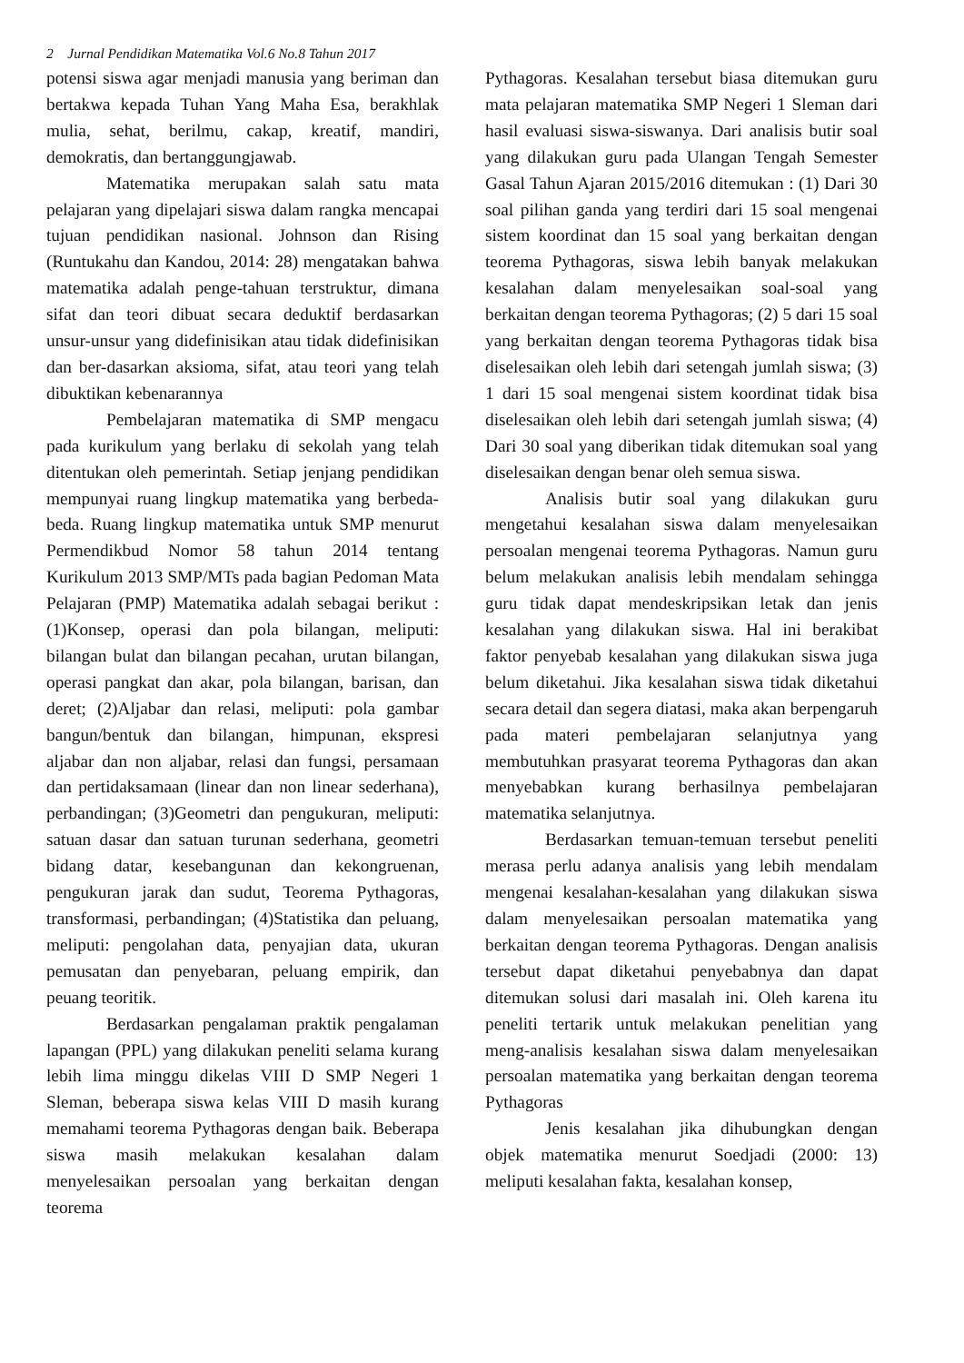2 Jurnal Pendidikan Matematika Vol.6 No.8 Tahun 2017
potensi siswa agar menjadi manusia yang beriman dan bertakwa kepada Tuhan Yang Maha Esa, berakhlak mulia, sehat, berilmu, cakap, kreatif, mandiri, demokratis, dan bertanggungjawab.
Matematika merupakan salah satu mata pelajaran yang dipelajari siswa dalam rangka mencapai tujuan pendidikan nasional. Johnson dan Rising (Runtukahu dan Kandou, 2014: 28) mengatakan bahwa matematika adalah penge-tahuan terstruktur, dimana sifat dan teori dibuat secara deduktif berdasarkan unsur-unsur yang didefinisikan atau tidak didefinisikan dan ber-dasarkan aksioma, sifat, atau teori yang telah dibuktikan kebenarannya
Pembelajaran matematika di SMP mengacu pada kurikulum yang berlaku di sekolah yang telah ditentukan oleh pemerintah. Setiap jenjang pendidikan mempunyai ruang lingkup matematika yang berbeda-beda. Ruang lingkup matematika untuk SMP menurut Permendikbud Nomor 58 tahun 2014 tentang Kurikulum 2013 SMP/MTs pada bagian Pedoman Mata Pelajaran (PMP) Matematika adalah sebagai berikut : (1)Konsep, operasi dan pola bilangan, meliputi: bilangan bulat dan bilangan pecahan, urutan bilangan, operasi pangkat dan akar, pola bilangan, barisan, dan deret; (2)Aljabar dan relasi, meliputi: pola gambar bangun/bentuk dan bilangan, himpunan, ekspresi aljabar dan non aljabar, relasi dan fungsi, persamaan dan pertidaksamaan (linear dan non linear sederhana), perbandingan; (3)Geometri dan pengukuran, meliputi: satuan dasar dan satuan turunan sederhana, geometri bidang datar, kesebangunan dan kekongruenan, pengukuran jarak dan sudut, Teorema Pythagoras, transformasi, perbandingan; (4)Statistika dan peluang, meliputi: pengolahan data, penyajian data, ukuran pemusatan dan penyebaran, peluang empirik, dan peuang teoritik.
Berdasarkan pengalaman praktik pengalaman lapangan (PPL) yang dilakukan peneliti selama kurang lebih lima minggu dikelas VIII D SMP Negeri 1 Sleman, beberapa siswa kelas VIII D masih kurang memahami teorema Pythagoras dengan baik. Beberapa siswa masih melakukan kesalahan dalam menyelesaikan persoalan yang berkaitan dengan teorema
Pythagoras. Kesalahan tersebut biasa ditemukan guru mata pelajaran matematika SMP Negeri 1 Sleman dari hasil evaluasi siswa-siswanya. Dari analisis butir soal yang dilakukan guru pada Ulangan Tengah Semester Gasal Tahun Ajaran 2015/2016 ditemukan : (1) Dari 30 soal pilihan ganda yang terdiri dari 15 soal mengenai sistem koordinat dan 15 soal yang berkaitan dengan teorema Pythagoras, siswa lebih banyak melakukan kesalahan dalam menyelesaikan soal-soal yang berkaitan dengan teorema Pythagoras; (2) 5 dari 15 soal yang berkaitan dengan teorema Pythagoras tidak bisa diselesaikan oleh lebih dari setengah jumlah siswa; (3) 1 dari 15 soal mengenai sistem koordinat tidak bisa diselesaikan oleh lebih dari setengah jumlah siswa; (4) Dari 30 soal yang diberikan tidak ditemukan soal yang diselesaikan dengan benar oleh semua siswa.
Analisis butir soal yang dilakukan guru mengetahui kesalahan siswa dalam menyelesaikan persoalan mengenai teorema Pythagoras. Namun guru belum melakukan analisis lebih mendalam sehingga guru tidak dapat mendeskripsikan letak dan jenis kesalahan yang dilakukan siswa. Hal ini berakibat faktor penyebab kesalahan yang dilakukan siswa juga belum diketahui. Jika kesalahan siswa tidak diketahui secara detail dan segera diatasi, maka akan berpengaruh pada materi pembelajaran selanjutnya yang membutuhkan prasyarat teorema Pythagoras dan akan menyebabkan kurang berhasilnya pembelajaran matematika selanjutnya.
Berdasarkan temuan-temuan tersebut peneliti merasa perlu adanya analisis yang lebih mendalam mengenai kesalahan-kesalahan yang dilakukan siswa dalam menyelesaikan persoalan matematika yang berkaitan dengan teorema Pythagoras. Dengan analisis tersebut dapat diketahui penyebabnya dan dapat ditemukan solusi dari masalah ini. Oleh karena itu peneliti tertarik untuk melakukan penelitian yang meng-analisis kesalahan siswa dalam menyelesaikan persoalan matematika yang berkaitan dengan teorema Pythagoras
Jenis kesalahan jika dihubungkan dengan objek matematika menurut Soedjadi (2000: 13) meliputi kesalahan fakta, kesalahan konsep,